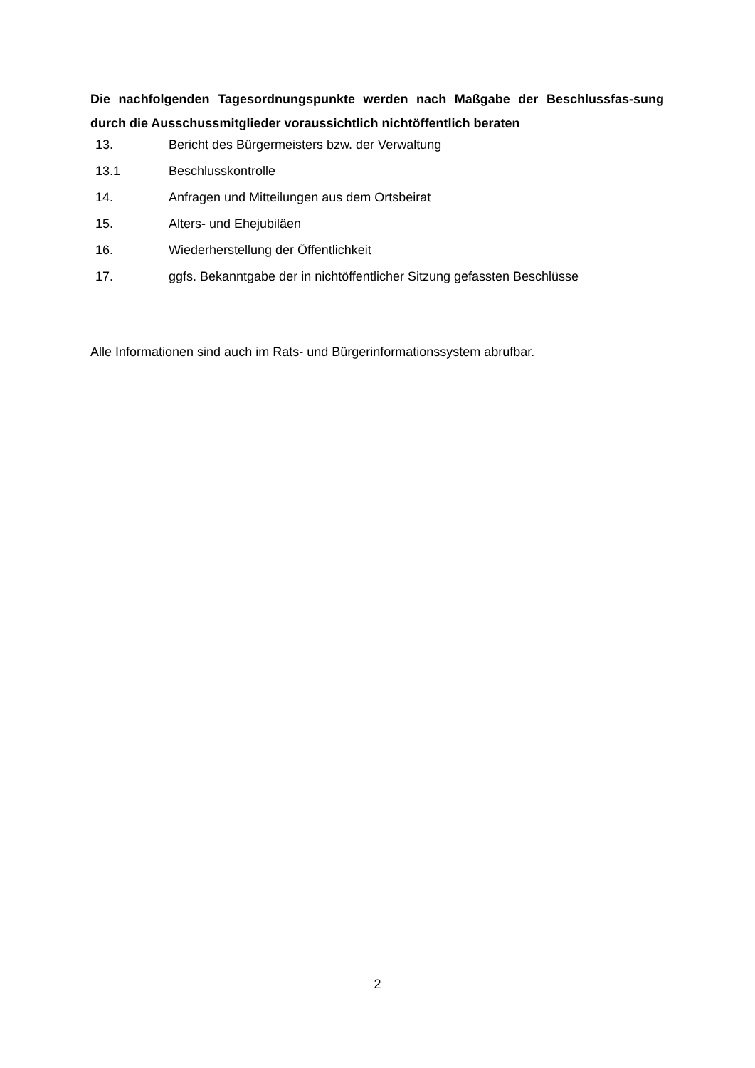Die nachfolgenden Tagesordnungspunkte werden nach Maßgabe der Beschlussfas-sung durch die Ausschussmitglieder voraussichtlich nichtöffentlich beraten
| 13. | Bericht des Bürgermeisters bzw. der Verwaltung |
| 13.1 | Beschlusskontrolle |
| 14. | Anfragen und Mitteilungen aus dem Ortsbeirat |
| 15. | Alters- und Ehejubiläen |
| 16. | Wiederherstellung der Öffentlichkeit |
| 17. | ggfs. Bekanntgabe der in nichtöffentlicher Sitzung gefassten Beschlüsse |
Alle Informationen sind auch im Rats- und Bürgerinformationssystem abrufbar.
2